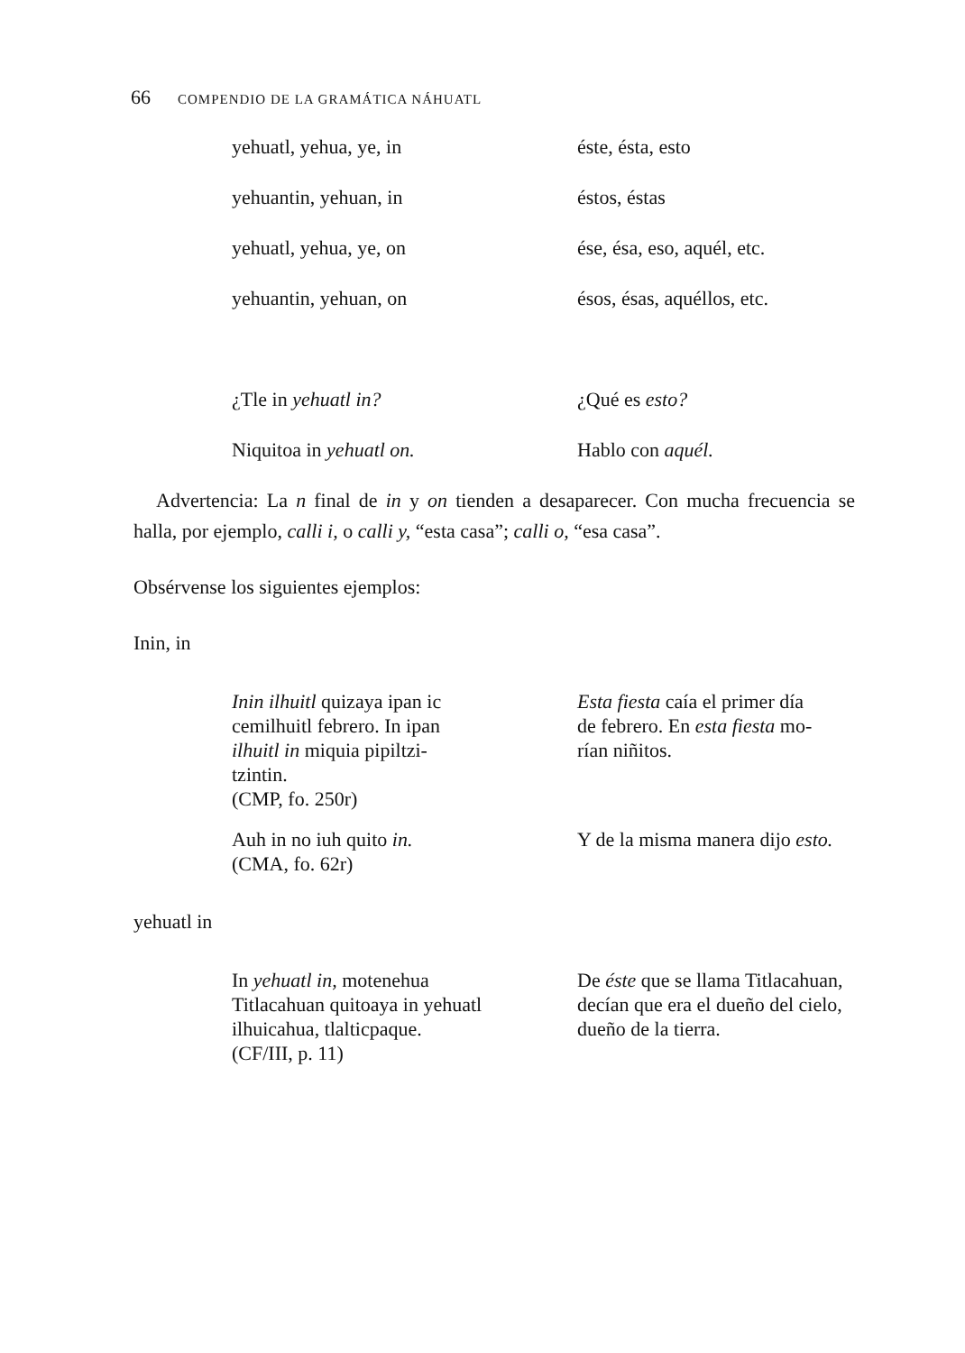66 COMPENDIO DE LA GRAMÁTICA NÁHUATL
yehuatl, yehua, ye, in éste, ésta, esto
yehuantin, yehuan, in éstos, éstas
yehuatl, yehua, ye, on ése, ésa, eso, aquél, etc.
yehuantin, yehuan, on ésos, ésas, aquéllos, etc.
¿Tle in yehuatl in? ¿Qué es esto?
Niquitoa in yehuatl on. Hablo con aquél.
Advertencia: La n final de in y on tienden a desaparecer. Con mucha frecuencia se halla, por ejemplo, calli i, o calli y, “esta casa”; calli o, “esa casa”.
Obsérvense los siguientes ejemplos:
Inin, in
Inin ilhuitl quizaya ipan ic
cemilhuitl febrero. In ipan
ilhuitl in miquia pipiltzi-
tzintin.
(CMP, fo. 250r)
Esta fiesta caía el primer día
de febrero. En esta fiesta mo-
rían niñitos.
Auh in no iuh quito in.
(CMA, fo. 62r)
Y de la misma manera dijo esto.
yehuatl in
In yehuatl in, motenehua
Titlacahuan quitoaya in yehuatl
ilhuicahua, tlalticpaque.
(CF/III, p. 11)
De éste que se llama Titlacahuan,
decían que era el dueño del cielo,
dueño de la tierra.